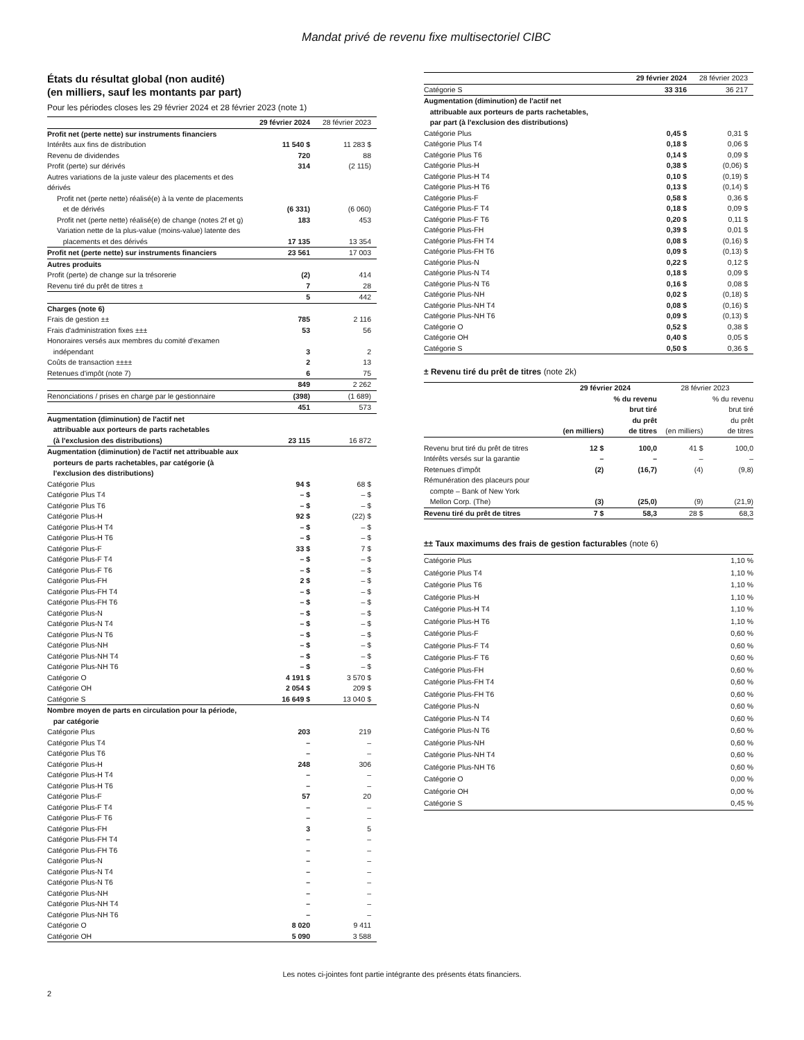Mandat privé de revenu fixe multisectoriel CIBC
États du résultat global (non audité)
(en milliers, sauf les montants par part)
Pour les périodes closes les 29 février 2024 et 28 février 2023 (note 1)
| | 29 février 2024 | 28 février 2023 |
| Profit net (perte nette) sur instruments financiers | | |
| Intérêts aux fins de distribution | 11 540 $ | 11 283 $ |
| Revenu de dividendes | 720 | 88 |
| Profit (perte) sur dérivés | 314 | (2 115) |
| Autres variations de la juste valeur des placements et des dérivés | | |
| Profit net (perte nette) réalisé(e) à la vente de placements et de dérivés | (6 331) | (6 060) |
| Profit net (perte nette) réalisé(e) de change (notes 2f et g) | 183 | 453 |
| Variation nette de la plus-value (moins-value) latente des placements et des dérivés | 17 135 | 13 354 |
| Profit net (perte nette) sur instruments financiers | 23 561 | 17 003 |
| Autres produits | | |
| Profit (perte) de change sur la trésorerie | (2) | 414 |
| Revenu tiré du prêt de titres ± | 7 | 28 |
| | 5 | 442 |
| Charges (note 6) | | |
| Frais de gestion ±± | 785 | 2 116 |
| Frais d'administration fixes ±±± | 53 | 56 |
| Honoraires versés aux membres du comité d'examen indépendant | 3 | 2 |
| Coûts de transaction ±±±± | 2 | 13 |
| Retenues d'impôt (note 7) | 6 | 75 |
| | 849 | 2 262 |
| Renonciations / prises en charge par le gestionnaire | (398) | (1 689) |
| | 451 | 573 |
| Augmentation (diminution) de l'actif net attribuable aux porteurs de parts rachetables (à l'exclusion des distributions) | 23 115 | 16 872 |
| Augmentation (diminution) de l'actif net attribuable aux porteurs de parts rachetables, par catégorie (à l'exclusion des distributions) | | |
| Catégorie Plus | 94 $ | 68 $ |
| Catégorie Plus T4 | – $ | – $ |
| Catégorie Plus T6 | – $ | – $ |
| Catégorie Plus-H | 92 $ | (22) $ |
| Catégorie Plus-H T4 | – $ | – $ |
| Catégorie Plus-H T6 | – $ | – $ |
| Catégorie Plus-F | 33 $ | 7 $ |
| Catégorie Plus-F T4 | – $ | – $ |
| Catégorie Plus-F T6 | – $ | – $ |
| Catégorie Plus-FH | 2 $ | – $ |
| Catégorie Plus-FH T4 | – $ | – $ |
| Catégorie Plus-FH T6 | – $ | – $ |
| Catégorie Plus-N | – $ | – $ |
| Catégorie Plus-N T4 | – $ | – $ |
| Catégorie Plus-N T6 | – $ | – $ |
| Catégorie Plus-NH | – $ | – $ |
| Catégorie Plus-NH T4 | – $ | – $ |
| Catégorie Plus-NH T6 | – $ | – $ |
| Catégorie O | 4 191 $ | 3 570 $ |
| Catégorie OH | 2 054 $ | 209 $ |
| Catégorie S | 16 649 $ | 13 040 $ |
| Nombre moyen de parts en circulation pour la période, par catégorie | | |
| Catégorie Plus | 203 | 219 |
| Catégorie Plus T4 | – | – |
| Catégorie Plus T6 | – | – |
| Catégorie Plus-H | 248 | 306 |
| Catégorie Plus-H T4 | – | – |
| Catégorie Plus-H T6 | – | – |
| Catégorie Plus-F | 57 | 20 |
| Catégorie Plus-F T4 | – | – |
| Catégorie Plus-F T6 | – | – |
| Catégorie Plus-FH | 3 | 5 |
| Catégorie Plus-FH T4 | – | – |
| Catégorie Plus-FH T6 | – | – |
| Catégorie Plus-N | – | – |
| Catégorie Plus-N T4 | – | – |
| Catégorie Plus-N T6 | – | – |
| Catégorie Plus-NH | – | – |
| Catégorie Plus-NH T4 | – | – |
| Catégorie Plus-NH T6 | – | – |
| Catégorie O | 8 020 | 9 411 |
| Catégorie OH | 5 090 | 3 588 |
| | 29 février 2024 | 28 février 2023 |
| Catégorie S | 33 316 | 36 217 |
| Augmentation (diminution) de l'actif net attribuable aux porteurs de parts rachetables, par part (à l'exclusion des distributions) | | |
| Catégorie Plus | 0,45 $ | 0,31 $ |
| Catégorie Plus T4 | 0,18 $ | 0,06 $ |
| Catégorie Plus T6 | 0,14 $ | 0,09 $ |
| Catégorie Plus-H | 0,38 $ | (0,06) $ |
| Catégorie Plus-H T4 | 0,10 $ | (0,19) $ |
| Catégorie Plus-H T6 | 0,13 $ | (0,14) $ |
| Catégorie Plus-F | 0,58 $ | 0,36 $ |
| Catégorie Plus-F T4 | 0,18 $ | 0,09 $ |
| Catégorie Plus-F T6 | 0,20 $ | 0,11 $ |
| Catégorie Plus-FH | 0,39 $ | 0,01 $ |
| Catégorie Plus-FH T4 | 0,08 $ | (0,16) $ |
| Catégorie Plus-FH T6 | 0,09 $ | (0,13) $ |
| Catégorie Plus-N | 0,22 $ | 0,12 $ |
| Catégorie Plus-N T4 | 0,18 $ | 0,09 $ |
| Catégorie Plus-N T6 | 0,16 $ | 0,08 $ |
| Catégorie Plus-NH | 0,02 $ | (0,18) $ |
| Catégorie Plus-NH T4 | 0,08 $ | (0,16) $ |
| Catégorie Plus-NH T6 | 0,09 $ | (0,13) $ |
| Catégorie O | 0,52 $ | 0,38 $ |
| Catégorie OH | 0,40 $ | 0,05 $ |
| Catégorie S | 0,50 $ | 0,36 $ |
± Revenu tiré du prêt de titres (note 2k)
| | 29 février 2024 | | 28 février 2023 | |
| | (en milliers) | % du revenu brut tiré du prêt de titres | (en milliers) | % du revenu brut tiré du prêt de titres |
| Revenu brut tiré du prêt de titres | 12 $ | 100,0 | 41 $ | 100,0 |
| Intérêts versés sur la garantie | – | – | – | – |
| Retenues d'impôt | (2) | (16,7) | (4) | (9,8) |
| Rémunération des placeurs pour compte – Bank of New York Mellon Corp. (The) | (3) | (25,0) | (9) | (21,9) |
| Revenu tiré du prêt de titres | 7 $ | 58,3 | 28 $ | 68,3 |
±± Taux maximums des frais de gestion facturables (note 6)
| Catégorie Plus | 1,10 % |
| Catégorie Plus T4 | 1,10 % |
| Catégorie Plus T6 | 1,10 % |
| Catégorie Plus-H | 1,10 % |
| Catégorie Plus-H T4 | 1,10 % |
| Catégorie Plus-H T6 | 1,10 % |
| Catégorie Plus-F | 0,60 % |
| Catégorie Plus-F T4 | 0,60 % |
| Catégorie Plus-F T6 | 0,60 % |
| Catégorie Plus-FH | 0,60 % |
| Catégorie Plus-FH T4 | 0,60 % |
| Catégorie Plus-FH T6 | 0,60 % |
| Catégorie Plus-N | 0,60 % |
| Catégorie Plus-N T4 | 0,60 % |
| Catégorie Plus-N T6 | 0,60 % |
| Catégorie Plus-NH | 0,60 % |
| Catégorie Plus-NH T4 | 0,60 % |
| Catégorie Plus-NH T6 | 0,60 % |
| Catégorie O | 0,00 % |
| Catégorie OH | 0,00 % |
| Catégorie S | 0,45 % |
Les notes ci-jointes font partie intégrante des présents états financiers.
2